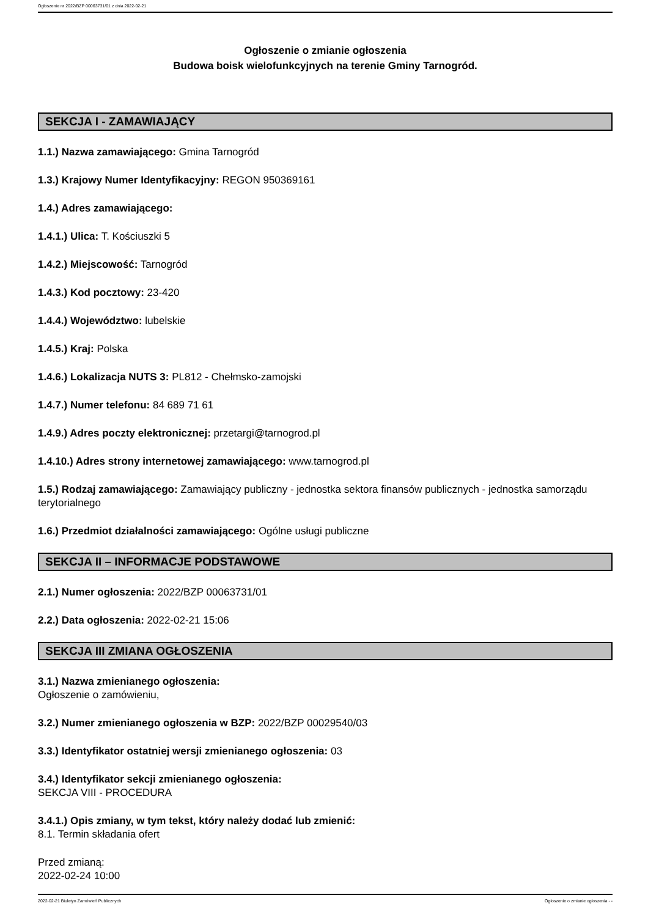Ogłoszenie nr 2022/BZP 00063731/01 z dnia 2022-02-21
Ogłoszenie o zmianie ogłoszenia
Budowa boisk wielofunkcyjnych na terenie Gminy Tarnogród.
SEKCJA I - ZAMAWIAJĄCY
1.1.) Nazwa zamawiającego: Gmina Tarnogród
1.3.) Krajowy Numer Identyfikacyjny: REGON 950369161
1.4.) Adres zamawiającego:
1.4.1.) Ulica: T. Kościuszki 5
1.4.2.) Miejscowość: Tarnogród
1.4.3.) Kod pocztowy: 23-420
1.4.4.) Województwo: lubelskie
1.4.5.) Kraj: Polska
1.4.6.) Lokalizacja NUTS 3: PL812 - Chełmsko-zamojski
1.4.7.) Numer telefonu: 84 689 71 61
1.4.9.) Adres poczty elektronicznej: przetargi@tarnogrod.pl
1.4.10.) Adres strony internetowej zamawiającego: www.tarnogrod.pl
1.5.) Rodzaj zamawiającego: Zamawiający publiczny - jednostka sektora finansów publicznych - jednostka samorządu terytorialnego
1.6.) Przedmiot działalności zamawiającego: Ogólne usługi publiczne
SEKCJA II – INFORMACJE PODSTAWOWE
2.1.) Numer ogłoszenia: 2022/BZP 00063731/01
2.2.) Data ogłoszenia: 2022-02-21 15:06
SEKCJA III ZMIANA OGŁOSZENIA
3.1.) Nazwa zmienianego ogłoszenia:
Ogłoszenie o zamówieniu,
3.2.) Numer zmienianego ogłoszenia w BZP: 2022/BZP 00029540/03
3.3.) Identyfikator ostatniej wersji zmienianego ogłoszenia: 03
3.4.) Identyfikator sekcji zmienianego ogłoszenia:
SEKCJA VIII - PROCEDURA
3.4.1.) Opis zmiany, w tym tekst, który należy dodać lub zmienić:
8.1. Termin składania ofert
Przed zmianą:
2022-02-24 10:00
2022-02-21 Biuletyn Zamówień Publicznych Ogłoszenie o zmianie ogłoszenia - -